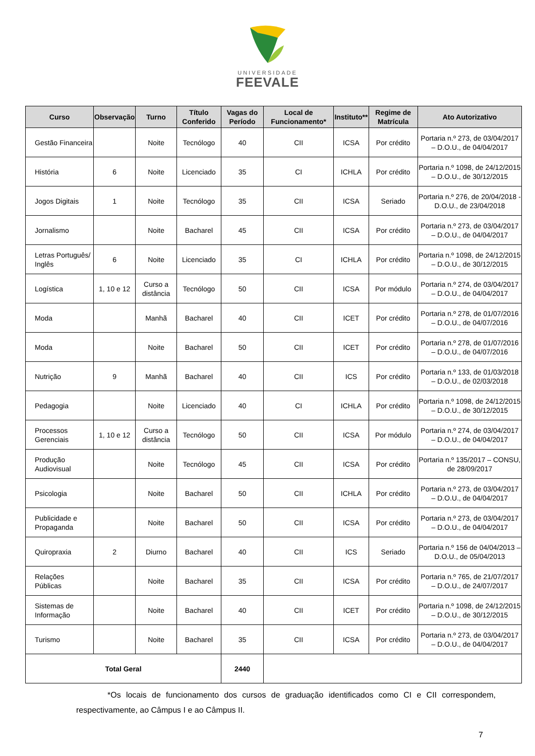UNIVERSIDADE
FEEVALE
| Curso | Observação | Turno | Título Conferido | Vagas do Período | Local de Funcionamento* | Instituto** | Regime de Matrícula | Ato Autorizativo |
| --- | --- | --- | --- | --- | --- | --- | --- | --- |
| Gestão Financeira | | Noite | Tecnólogo | 40 | CII | ICSA | Por crédito | Portaria n.º 273, de 03/04/2017 – D.O.U., de 04/04/2017 |
| História | 6 | Noite | Licenciado | 35 | CI | ICHLA | Por crédito | Portaria n.º 1098, de 24/12/2015 – D.O.U., de 30/12/2015 |
| Jogos Digitais | 1 | Noite | Tecnólogo | 35 | CII | ICSA | Seriado | Portaria n.º 276, de 20/04/2018 - D.O.U., de 23/04/2018 |
| Jornalismo | | Noite | Bacharel | 45 | CII | ICSA | Por crédito | Portaria n.º 273, de 03/04/2017 – D.O.U., de 04/04/2017 |
| Letras Português/ Inglês | 6 | Noite | Licenciado | 35 | CI | ICHLA | Por crédito | Portaria n.º 1098, de 24/12/2015 – D.O.U., de 30/12/2015 |
| Logística | 1, 10 e 12 | Curso a distância | Tecnólogo | 50 | CII | ICSA | Por módulo | Portaria n.º 274, de 03/04/2017 – D.O.U., de 04/04/2017 |
| Moda | | Manhã | Bacharel | 40 | CII | ICET | Por crédito | Portaria n.º 278, de 01/07/2016 – D.O.U., de 04/07/2016 |
| Moda | | Noite | Bacharel | 50 | CII | ICET | Por crédito | Portaria n.º 278, de 01/07/2016 – D.O.U., de 04/07/2016 |
| Nutrição | 9 | Manhã | Bacharel | 40 | CII | ICS | Por crédito | Portaria n.º 133, de 01/03/2018 – D.O.U., de 02/03/2018 |
| Pedagogia | | Noite | Licenciado | 40 | CI | ICHLA | Por crédito | Portaria n.º 1098, de 24/12/2015 – D.O.U., de 30/12/2015 |
| Processos Gerenciais | 1, 10 e 12 | Curso a distância | Tecnólogo | 50 | CII | ICSA | Por módulo | Portaria n.º 274, de 03/04/2017 – D.O.U., de 04/04/2017 |
| Produção Audiovisual | | Noite | Tecnólogo | 45 | CII | ICSA | Por crédito | Portaria n.º 135/2017 – CONSU, de 28/09/2017 |
| Psicologia | | Noite | Bacharel | 50 | CII | ICHLA | Por crédito | Portaria n.º 273, de 03/04/2017 – D.O.U., de 04/04/2017 |
| Publicidade e Propaganda | | Noite | Bacharel | 50 | CII | ICSA | Por crédito | Portaria n.º 273, de 03/04/2017 – D.O.U., de 04/04/2017 |
| Quiropraxia | 2 | Diurno | Bacharel | 40 | CII | ICS | Seriado | Portaria n.º 156 de 04/04/2013 – D.O.U., de 05/04/2013 |
| Relações Públicas | | Noite | Bacharel | 35 | CII | ICSA | Por crédito | Portaria n.º 765, de 21/07/2017 – D.O.U., de 24/07/2017 |
| Sistemas de Informação | | Noite | Bacharel | 40 | CII | ICET | Por crédito | Portaria n.º 1098, de 24/12/2015 – D.O.U., de 30/12/2015 |
| Turismo | | Noite | Bacharel | 35 | CII | ICSA | Por crédito | Portaria n.º 273, de 03/04/2017 – D.O.U., de 04/04/2017 |
| Total Geral | | | | 2440 | | | | |
*Os locais de funcionamento dos cursos de graduação identificados como CI e CII correspondem, respectivamente, ao Câmpus I e ao Câmpus II.
7